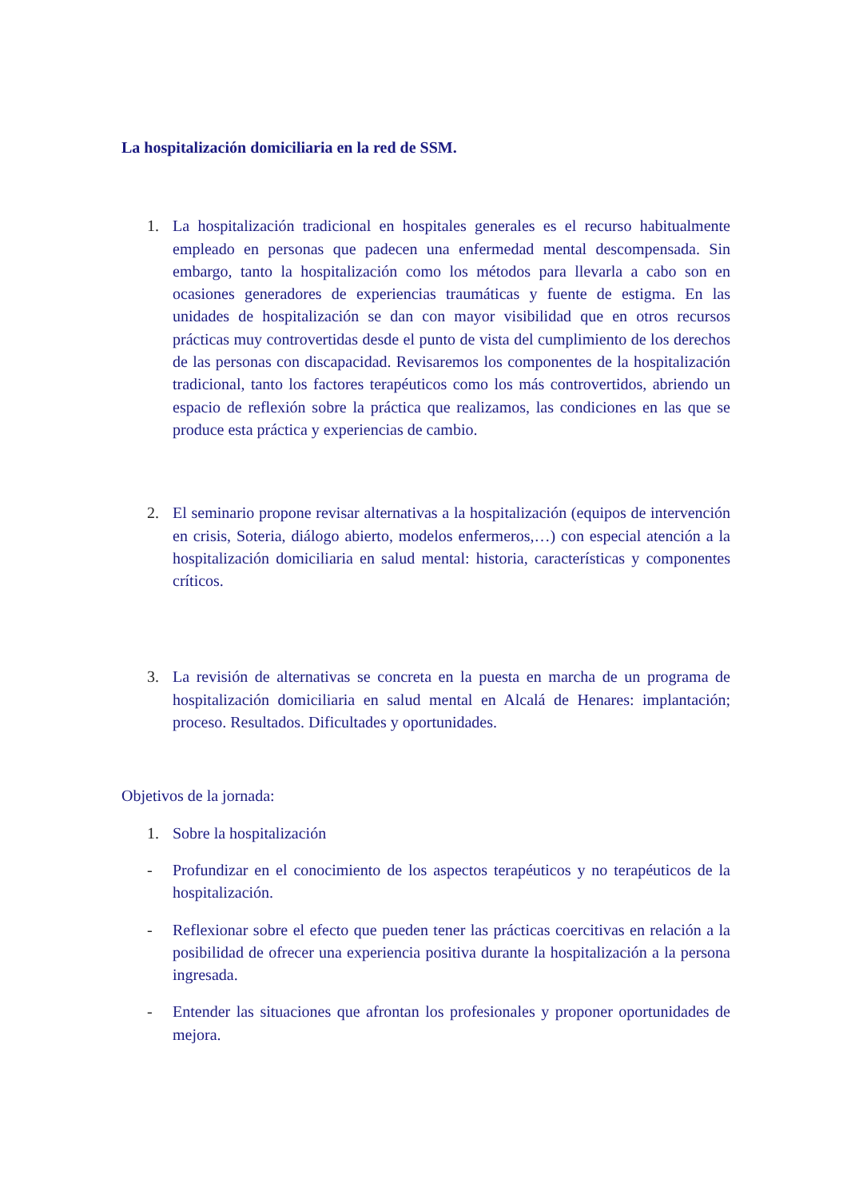La hospitalización domiciliaria en la red de SSM.
1. La hospitalización tradicional en hospitales generales es el recurso habitualmente empleado en personas que padecen una enfermedad mental descompensada. Sin embargo, tanto la hospitalización como los métodos para llevarla a cabo son en ocasiones generadores de experiencias traumáticas y fuente de estigma. En las unidades de hospitalización se dan con mayor visibilidad que en otros recursos prácticas muy controvertidas desde el punto de vista del cumplimiento de los derechos de las personas con discapacidad. Revisaremos los componentes de la hospitalización tradicional, tanto los factores terapéuticos como los más controvertidos, abriendo un espacio de reflexión sobre la práctica que realizamos, las condiciones en las que se produce esta práctica y experiencias de cambio.
2. El seminario propone revisar alternativas a la hospitalización (equipos de intervención en crisis, Soteria, diálogo abierto, modelos enfermeros,…) con especial atención a la hospitalización domiciliaria en salud mental: historia, características y componentes críticos.
3. La revisión de alternativas se concreta en la puesta en marcha de un programa de hospitalización domiciliaria en salud mental en Alcalá de Henares: implantación; proceso. Resultados. Dificultades y oportunidades.
Objetivos de la jornada:
1. Sobre la hospitalización
- Profundizar en el conocimiento de los aspectos terapéuticos y no terapéuticos de la hospitalización.
- Reflexionar sobre el efecto que pueden tener las prácticas coercitivas en relación a la posibilidad de ofrecer una experiencia positiva durante la hospitalización a la persona ingresada.
- Entender las situaciones que afrontan los profesionales y proponer oportunidades de mejora.